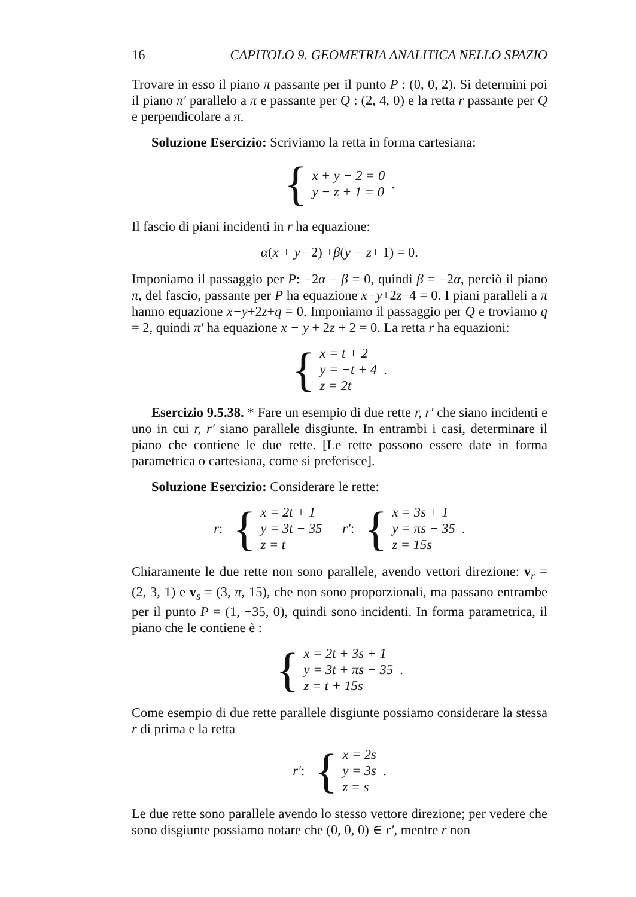16 CAPITOLO 9. GEOMETRIA ANALITICA NELLO SPAZIO
Trovare in esso il piano π passante per il punto P : (0, 0, 2). Si determini poi il piano π′ parallelo a π e passante per Q : (2, 4, 0) e la retta r passante per Q e perpendicolare a π.
Soluzione Esercizio: Scriviamo la retta in forma cartesiana:
{
x + y − 2 = 0
y − z + 1 = 0
.
Il fascio di piani incidenti in r ha equazione:
α (x + y − 2) + β (y − z + 1) = 0.
Imponiamo il passaggio per P: −2α − β = 0, quindi β = −2α, perciò il piano π, del fascio, passante per P ha equazione x−y+2z−4 = 0. I piani paralleli a π hanno equazione x−y+2z+q = 0. Imponiamo il passaggio per Q e troviamo q = 2, quindi π′ ha equazione x − y + 2z + 2 = 0. La retta r ha equazioni:
{
x = t + 2
y = −t + 4
z = 2t
.
Esercizio 9.5.38. * Fare un esempio di due rette r, r′ che siano incidenti e uno in cui r, r′ siano parallele disgiunte. In entrambi i casi, determinare il piano che contiene le due rette. [Le rette possono essere date in forma parametrica o cartesiana, come si preferisce].
Soluzione Esercizio: Considerare le rette:
r : {
x = 2t + 1
y = 3t − 35
z = t
r′ : {
x = 3s + 1
y = πs − 35
z = 15s
.
Chiaramente le due rette non sono parallele, avendo vettori direzione: v<sub>r</sub> = (2, 3, 1) e v<sub>s</sub> = (3, π, 15), che non sono proporzionali, ma passano entrambe per il punto P = (1, −35, 0), quindi sono incidenti. In forma parametrica, il piano che le contiene è :
{
x = 2t + 3s + 1
y = 3t + πs − 35
z = t + 15s
.
Come esempio di due rette parallele disgiunte possiamo considerare la stessa r di prima e la retta
r′ : {
x = 2s
y = 3s
z = s
.
Le due rette sono parallele avendo lo stesso vettore direzione; per vedere che sono disgiunte possiamo notare che (0, 0, 0) ∈ r′, mentre r non